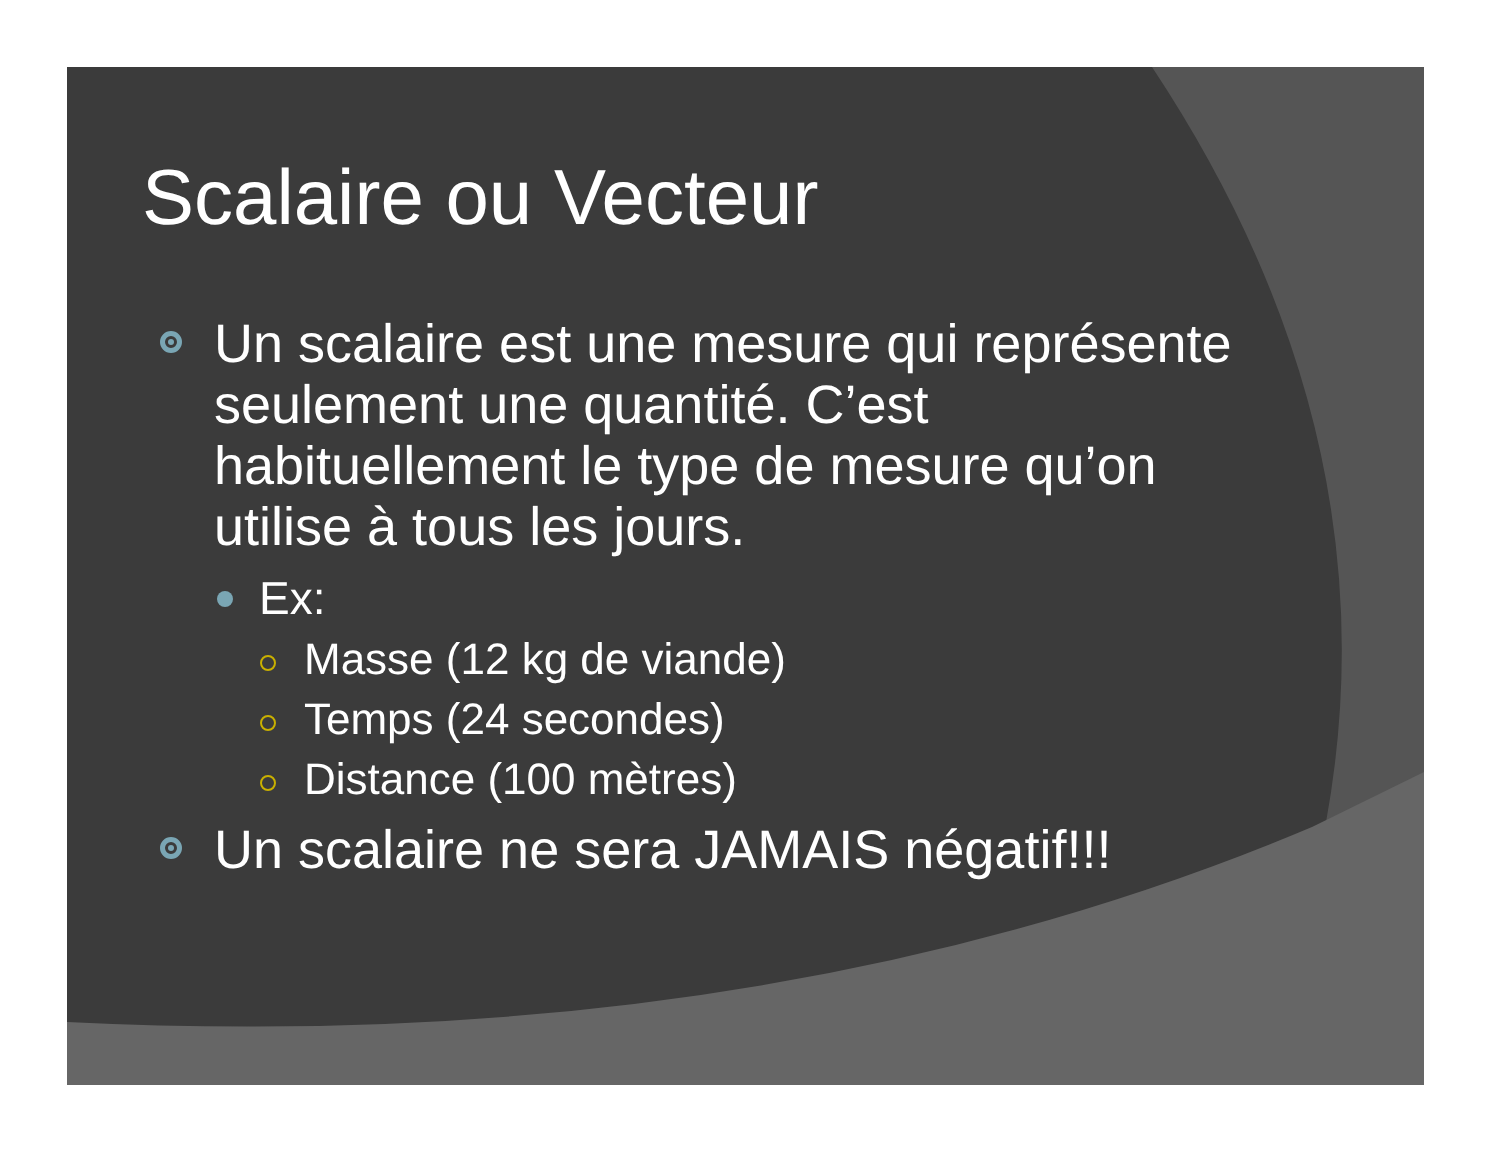Scalaire ou Vecteur
Un scalaire est une mesure qui représente seulement une quantité. C’est habituellement le type de mesure qu’on utilise à tous les jours.
Ex:
Masse (12 kg de viande)
Temps (24 secondes)
Distance (100 mètres)
Un scalaire ne sera JAMAIS négatif!!!